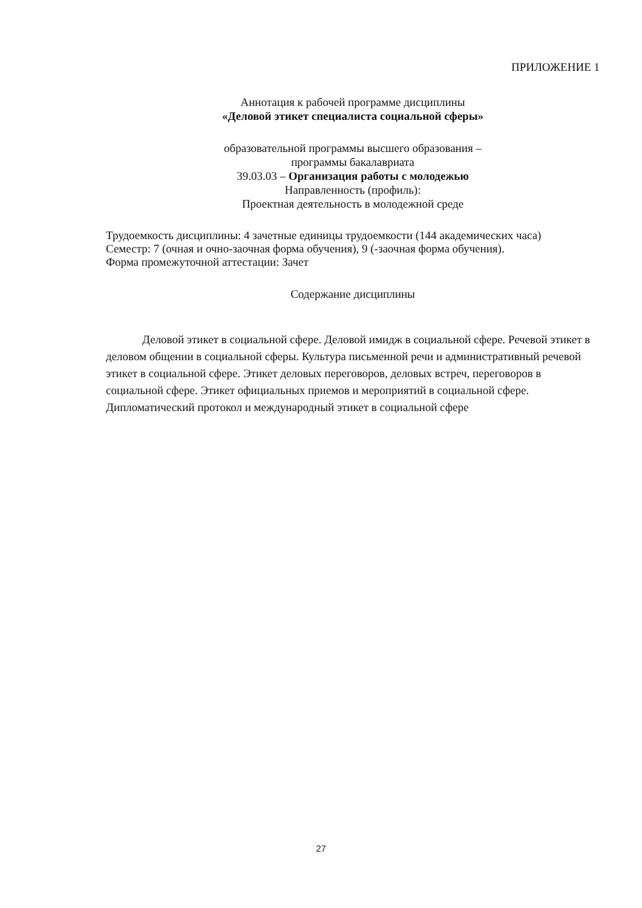ПРИЛОЖЕНИЕ 1
Аннотация к рабочей программе дисциплины
«Деловой этикет специалиста социальной сферы»
образовательной программы высшего образования –
программы бакалавриата
39.03.03 – Организация работы с молодежью
Направленность (профиль):
Проектная деятельность в молодежной среде
Трудоемкость дисциплины: 4 зачетные единицы трудоемкости (144 академических часа)
Семестр: 7 (очная и очно-заочная форма обучения), 9 (-заочная форма обучения).
Форма промежуточной аттестации: Зачет
Содержание дисциплины
Деловой этикет в социальной сфере. Деловой имидж в социальной сфере. Речевой этикет в деловом общении в социальной сферы. Культура письменной речи и административный речевой этикет в социальной сфере. Этикет деловых переговоров, деловых встреч, переговоров в социальной сфере. Этикет официальных приемов и мероприятий в социальной сфере. Дипломатический протокол и международный этикет в социальной сфере
27